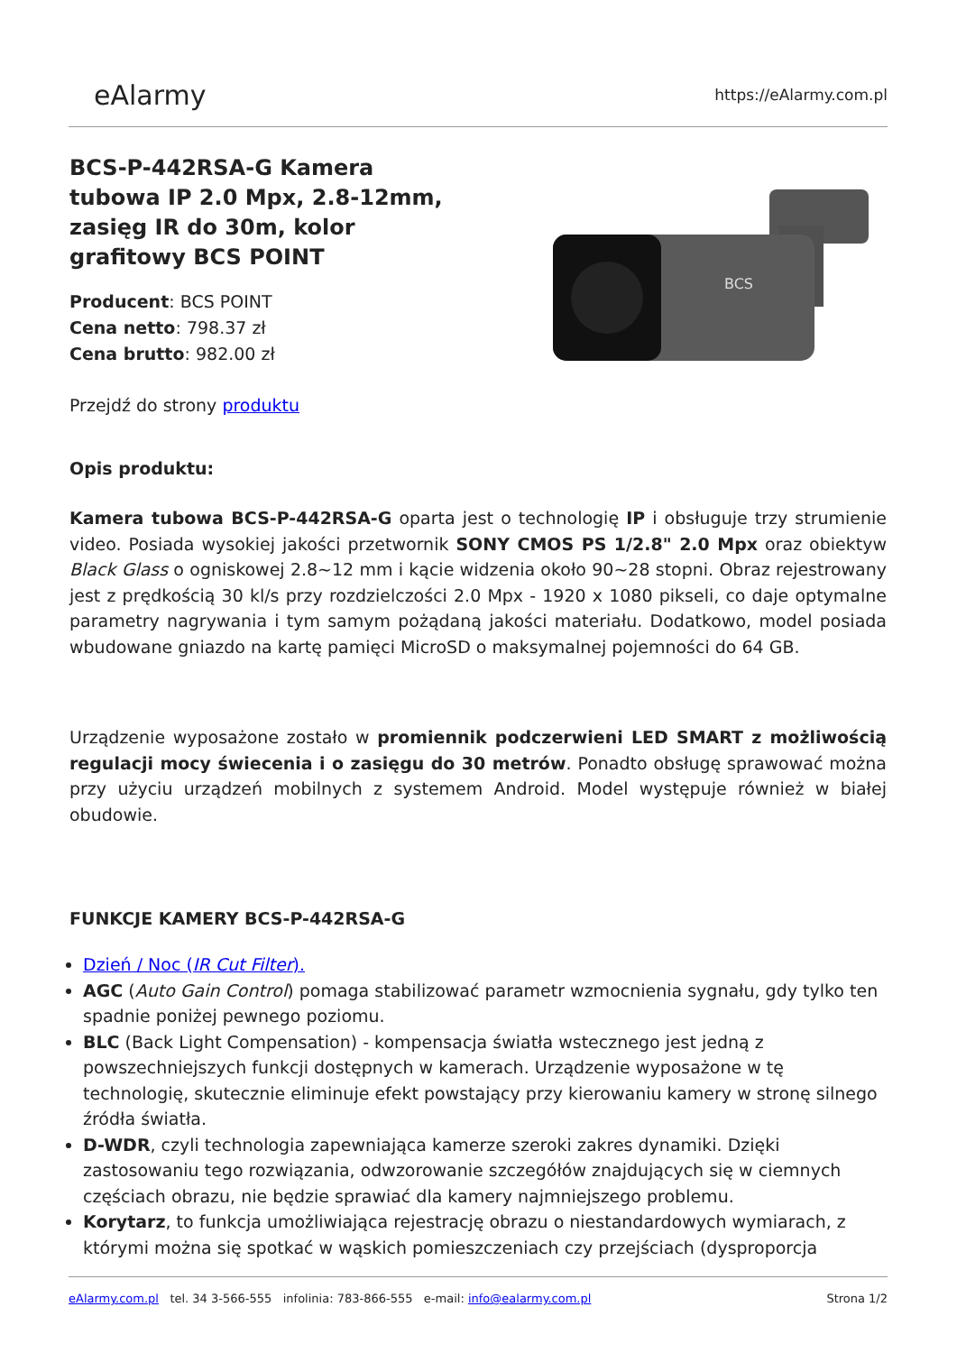eAlarmy
https://eAlarmy.com.pl
BCS-P-442RSA-G Kamera tubowa IP 2.0 Mpx, 2.8-12mm, zasięg IR do 30m, kolor grafitowy BCS POINT
Producent: BCS POINT
Cena netto: 798.37 zł
Cena brutto: 982.00 zł
Przejdź do strony produktu
BCS
Opis produktu:
Kamera tubowa BCS-P-442RSA-G oparta jest o technologię IP i obsługuje trzy strumienie video. Posiada wysokiej jakości przetwornik SONY CMOS PS 1/2.8" 2.0 Mpx oraz obiektyw Black Glass o ogniskowej 2.8~12 mm i kącie widzenia około 90~28 stopni. Obraz rejestrowany jest z prędkością 30 kl/s przy rozdzielczości 2.0 Mpx - 1920 x 1080 pikseli, co daje optymalne parametry nagrywania i tym samym pożądaną jakości materiału. Dodatkowo, model posiada wbudowane gniazdo na kartę pamięci MicroSD o maksymalnej pojemności do 64 GB.
Urządzenie wyposażone zostało w promiennik podczerwieni LED SMART z możliwością regulacji mocy świecenia i o zasięgu do 30 metrów. Ponadto obsługę sprawować można przy użyciu urządzeń mobilnych z systemem Android. Model występuje również w białej obudowie.
FUNKCJE KAMERY BCS-P-442RSA-G
Dzień / Noc (IR Cut Filter).
AGC (Auto Gain Control) pomaga stabilizować parametr wzmocnienia sygnału, gdy tylko ten spadnie poniżej pewnego poziomu.
BLC (Back Light Compensation) - kompensacja światła wstecznego jest jedną z powszechniejszych funkcji dostępnych w kamerach. Urządzenie wyposażone w tę technologię, skutecznie eliminuje efekt powstający przy kierowaniu kamery w stronę silnego źródła światła.
D-WDR, czyli technologia zapewniająca kamerze szeroki zakres dynamiki. Dzięki zastosowaniu tego rozwiązania, odwzorowanie szczegółów znajdujących się w ciemnych częściach obrazu, nie będzie sprawiać dla kamery najmniejszego problemu.
Korytarz, to funkcja umożliwiająca rejestrację obrazu o niestandardowych wymiarach, z którymi można się spotkać w wąskich pomieszczeniach czy przejściach (dysproporcja
eAlarmy.com.pl tel. 34 3-566-555 infolinia: 783-866-555 e-mail: info@ealarmy.com.pl
Strona 1/2